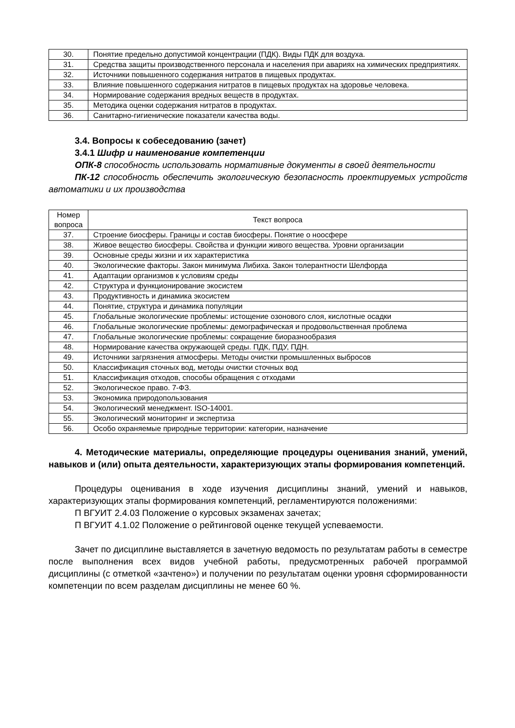| 30. | Понятие предельно допустимой концентрации (ПДК). Виды ПДК для воздуха. |
| 31. | Средства защиты производственного персонала и населения при авариях на химических предприятиях. |
| 32. | Источники повышенного содержания нитратов в пищевых продуктах. |
| 33. | Влияние повышенного содержания нитратов в пищевых продуктах на здоровье человека. |
| 34. | Нормирование содержания вредных веществ в продуктах. |
| 35. | Методика оценки содержания нитратов в продуктах. |
| 36. | Санитарно-гигиенические показатели качества воды. |
3.4. Вопросы к собеседованию (зачет)
3.4.1 Шифр и наименование компетенции
ОПК-8 способность использовать нормативные документы в своей деятельности
ПК-12 способность обеспечить экологическую безопасность проектируемых устройств автоматики и их производства
| Номер вопроса | Текст вопроса |
| --- | --- |
| 37. | Строение биосферы. Границы и состав биосферы. Понятие о ноосфере |
| 38. | Живое вещество биосферы. Свойства и функции живого вещества. Уровни организации |
| 39. | Основные среды жизни и их характеристика |
| 40. | Экологические факторы. Закон минимума Либиха. Закон толерантности Шелфорда |
| 41. | Адаптации организмов к условиям среды |
| 42. | Структура и функционирование экосистем |
| 43. | Продуктивность и динамика экосистем |
| 44. | Понятие, структура и динамика популяции |
| 45. | Глобальные экологические проблемы: истощение озонового слоя, кислотные осадки |
| 46. | Глобальные экологические проблемы: демографическая и продовольственная проблема |
| 47. | Глобальные экологические проблемы: сокращение биоразнообразия |
| 48. | Нормирование качества окружающей среды. ПДК, ПДУ, ПДН. |
| 49. | Источники загрязнения атмосферы. Методы очистки промышленных выбросов |
| 50. | Классификация сточных вод, методы очистки сточных вод |
| 51. | Классификация отходов, способы обращения с отходами |
| 52. | Экологическое право. 7-ФЗ. |
| 53. | Экономика природопользования |
| 54. | Экологический менеджмент. ISO-14001. |
| 55. | Экологический мониторинг и экспертиза |
| 56. | Особо охраняемые природные территории: категории, назначение |
4. Методические материалы, определяющие процедуры оценивания знаний, умений, навыков и (или) опыта деятельности, характеризующих этапы формирования компетенций.
Процедуры оценивания в ходе изучения дисциплины знаний, умений и навыков, характеризующих этапы формирования компетенций, регламентируются положениями:
П ВГУИТ 2.4.03 Положение о курсовых экзаменах зачетах;
П ВГУИТ 4.1.02 Положение о рейтинговой оценке текущей успеваемости.
Зачет по дисциплине выставляется в зачетную ведомость по результатам работы в семестре после выполнения всех видов учебной работы, предусмотренных рабочей программой дисциплины (с отметкой «зачтено») и получении по результатам оценки уровня сформированности компетенции по всем разделам дисциплины не менее 60 %.